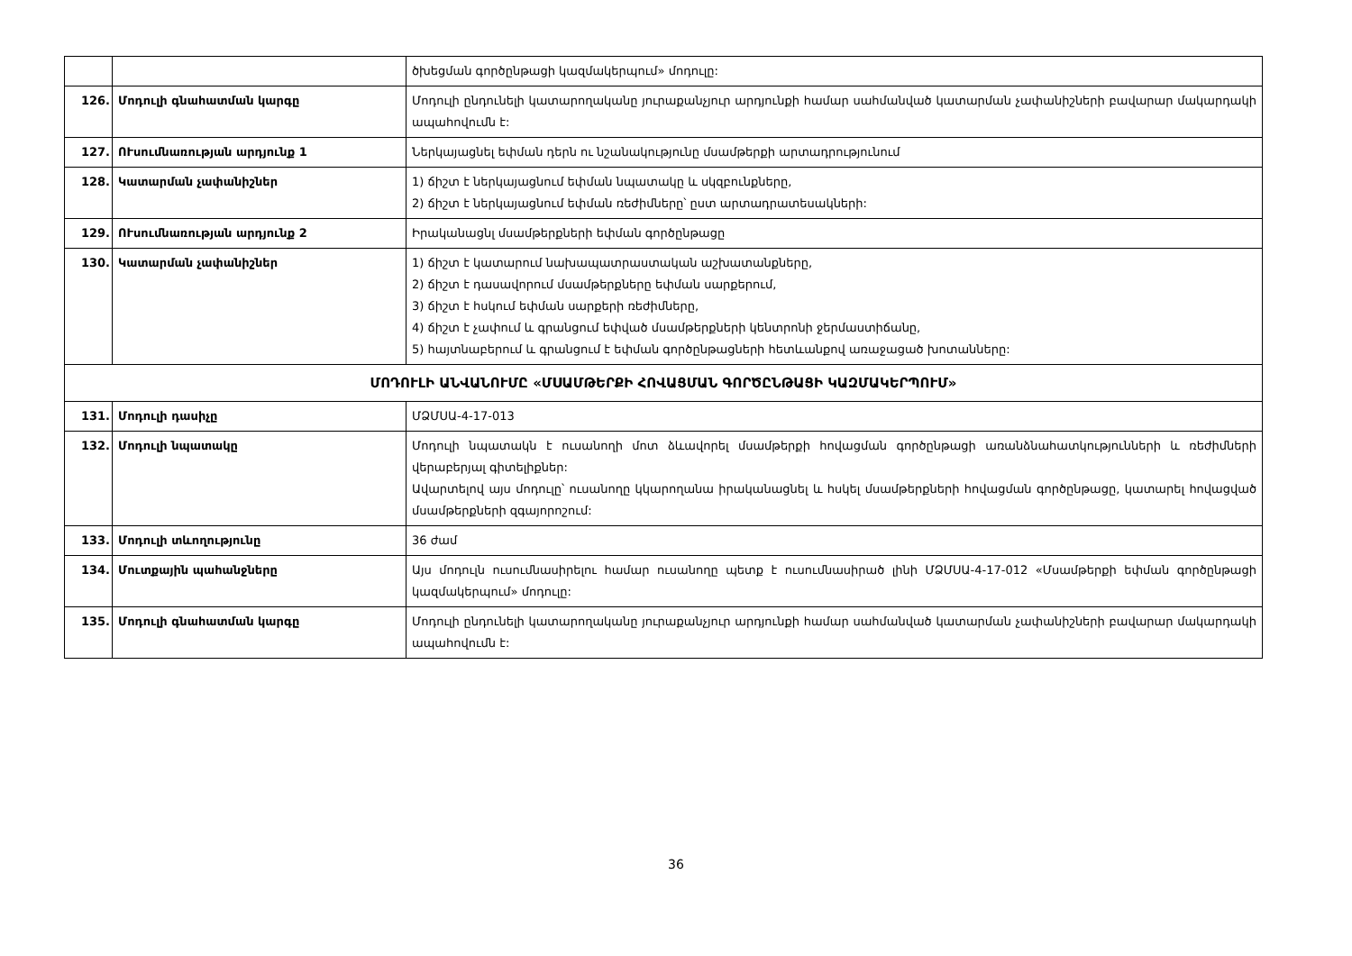| | | ծխեցման գործընթացի կազմակերպում» մոդուլը: |
| 126. | Մոդուլի գնահատման կարգը | Մոդուլի ընդունելի կատարողականը յուրաքանչյուր արդյունքի համար սահմանված կատարման չափանիշների բավարար մակարդակի ապահովումն է: |
| 127. | ՈՒսումնառության արդյունք 1 | Ներկայացնել եփման դերն ու նշանակությունը մսամթերքի արտադրությունում |
| 128. | Կատարման չափանիշներ | 1) ճիշտ է ներկայացնում եփման նպատակը և սկզբունքները, 2) ճիշտ է ներկայացնում եփման ռեժիմները՝ ըստ արտադրատեսակների: |
| 129. | ՈՒսումնառության արդյունք 2 | Իրականացնլ մսամթերքների եփման գործընթացը |
| 130. | Կատարման չափանիշներ | 1) ճիշտ է կատարում նախապատրաստական աշխատանքները, 2) ճիշտ է դասավորում մսամթերքները եփման սարքերում, 3) ճիշտ է հսկում եփման սարքերի ռեժիմները, 4) ճիշտ է չափում և գրանցում եփված մսամթերքների կենտրոնի ջերմաստիճանը, 5) հայտնաբերում և գրանցում է եփման գործընթացների հետևանքով առաջացած խոտանները: |
| ՄՈԴՈՒԼԻ ԱՆՎԱՆՈՒՄԸ «ՄՍԱՄԹԵՐՔԻ ՀՈՎԱՑՄԱՆ ԳՈՐԾԸՆԹԱՑԻ ԿԱԶՄԱԿԵՐՊՈՒՄ» | | |
| 131. | Մոդուլի դասիչը | ՄՁՄՍԱ-4-17-013 |
| 132. | Մոդուլի նպատակը | Մոդուլի նպատակն է ուսանողի մոտ ձևավորել մսամթերքի հովացման գործընթացի առանձնահատկությունների և ռեժիմների վերաբերյալ գիտելիքներ: Ավարտելով այս մոդուլը՝ ուսանողը կկարողանա իրականացնել և հսկել մսամթերքների հովացման գործընթացը, կատարել հովացված մսամթերքների զգայորոշում: |
| 133. | Մոդուլի տևողությունը | 36 ժամ |
| 134. | Մուտքային պահանջները | Այս մոդուլն ուսումնասիրելու համար ուսանողը պետք է ուսումնասիրած լինի ՄՁՄՍԱ-4-17-012 «Մսամթերքի եփման գործընթացի կազմակերպում» մոդուլը: |
| 135. | Մոդուլի գնահատման կարգը | Մոդուլի ընդունելի կատարողականը յուրաքանչյուր արդյունքի համար սահմանված կատարման չափանիշների բավարար մակարդակի ապահովումն է: |
36